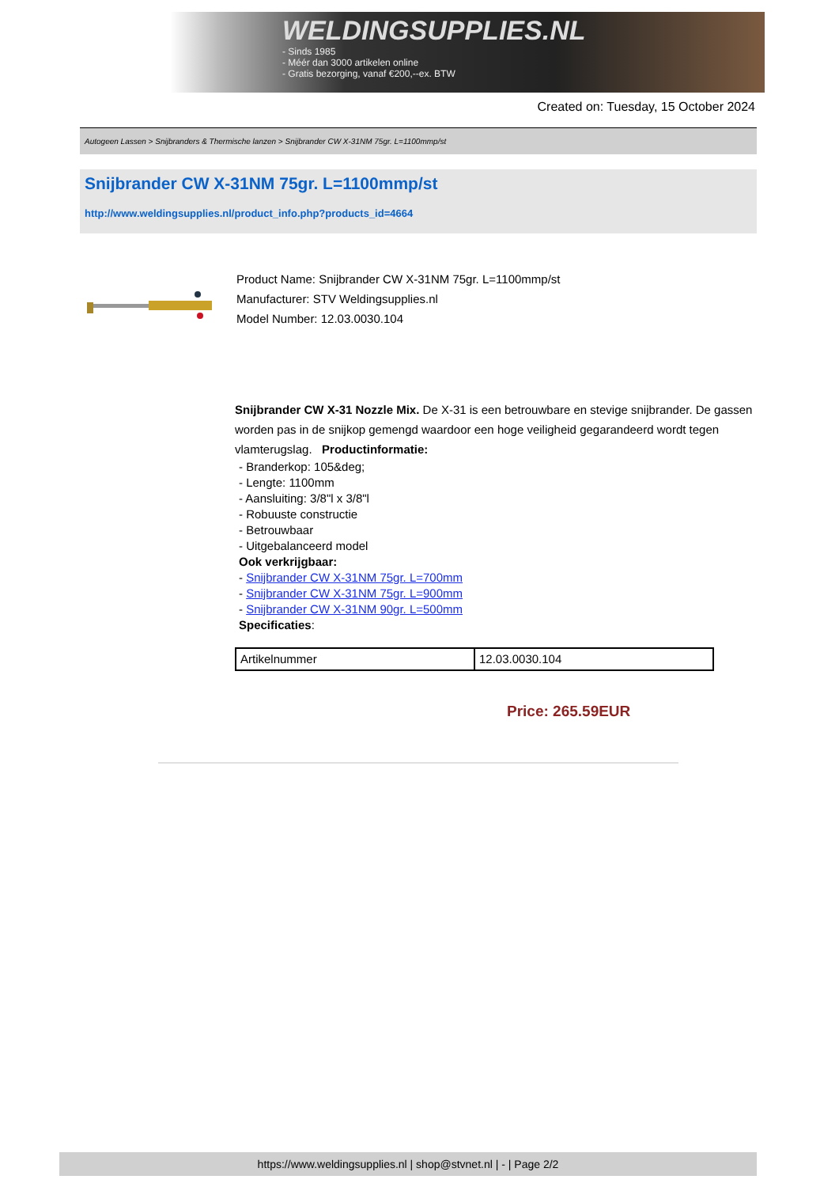WELDINGSUPPLIES.NL
- Sinds 1985
- Méér dan 3000 artikelen online
- Gratis bezorging, vanaf €200,--ex. BTW
Created on: Tuesday, 15 October 2024
Autogeen Lassen > Snijbranders & Thermische lanzen > Snijbrander CW X-31NM 75gr. L=1100mmp/st
Snijbrander CW X-31NM 75gr. L=1100mmp/st
http://www.weldingsupplies.nl/product_info.php?products_id=4664
Product Name: Snijbrander CW X-31NM 75gr. L=1100mmp/st
Manufacturer: STV Weldingsupplies.nl
Model Number: 12.03.0030.104
Snijbrander CW X-31 Nozzle Mix. De X-31 is een betrouwbare en stevige snijbrander. De gassen worden pas in de snijkop gemengd waardoor een hoge veiligheid gegarandeerd wordt tegen vlamterugslag. Productinformatie:
- Branderkop: 105&deg;
- Lengte: 1100mm
- Aansluiting: 3/8"l x 3/8"l
- Robuuste constructie
- Betrouwbaar
- Uitgebalanceerd model
Ook verkrijgbaar:
- Snijbrander CW X-31NM 75gr. L=700mm
- Snijbrander CW X-31NM 75gr. L=900mm
- Snijbrander CW X-31NM 90gr. L=500mm
Specificaties:
| Artikelnummer | 12.03.0030.104 |
Price: 265.59EUR
https://www.weldingsupplies.nl | shop@stvnet.nl | - | Page 2/2